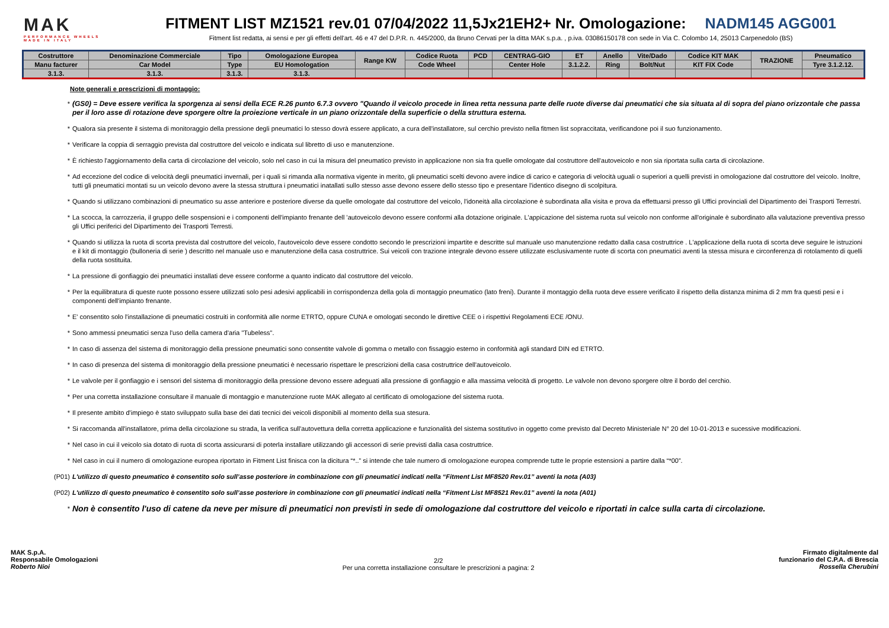MAK
PERFORMANCE WHEELS
MADE IN ITALY
FITMENT LIST MZ1521 rev.01 07/04/2022 11,5Jx21EH2+ Nr. Omologazione: NADM145 AGG001
Fitment list redatta, ai sensi e per gli effetti dell'art. 46 e 47 del D.P.R. n. 445/2000, da Bruno Cervati per la ditta MAK s.p.a. , p.iva. 03086150178 con sede in Via C. Colombo 14, 25013 Carpenedolo (BS)
| Costruttore | Denominazione Commerciale | Tipo | Omologazione Europea | Range KW | Codice Ruota | PCD | CENTRAG-GIO | ET | Anello | Vite/Dado | Codice KIT MAK | TRAZIONE | Pneumatico |
| --- | --- | --- | --- | --- | --- | --- | --- | --- | --- | --- | --- | --- | --- |
| Manu facturer | Car Model | Type | EU Homologation | | Code Wheel | | Center Hole | 3.1.2.2. | Ring | Bolt/Nut | KIT FIX Code | | Tyre 3.1.2.12. |
| 3.1.3. | 3.1.3. | 3.1.3. | 3.1.3. | | | | | | | | | | |
Note generali e prescrizioni di montaggio:
* (GS0) = Deve essere verifica la sporgenza ai sensi della ECE R.26 punto 6.7.3 ovvero "Quando il veicolo procede in linea retta nessuna parte delle ruote diverse dai pneumatici che sia situata al di sopra del piano orizzontale che passa per il loro asse di rotazione deve sporgere oltre la proiezione verticale in un piano orizzontale della superficie o della struttura esterna.
* Qualora sia presente il sistema di monitoraggio della pressione degli pneumatici lo stesso dovrà essere applicato, a cura dell'installatore, sul cerchio previsto nella fitmen list sopraccitata, verificandone poi il suo funzionamento.
* Verificare la coppia di serraggio prevista dal costruttore del veicolo e indicata sul libretto di uso e manutenzione.
* È richiesto l'aggiornamento della carta di circolazione del veicolo, solo nel caso in cui la misura del pneumatico previsto in applicazione non sia fra quelle omologate dal costruttore dell'autoveicolo e non sia riportata sulla carta di circolazione.
* Ad eccezione del codice di velocità degli pneumatici invernali, per i quali si rimanda alla normativa vigente in merito, gli pneumatici scelti devono avere indice di carico e categoria di velocità uguali o superiori a quelli previsti in omologazione dal costruttore del veicolo. Inoltre, tutti gli pneumatici montati su un veicolo devono avere la stessa struttura i pneumatici inatallati sullo stesso asse devono essere dello stesso tipo e presentare l'identico disegno di scolpitura.
* Quando si utilizzano combinazioni di pneumatico su asse anteriore e posteriore diverse da quelle omologate dal costruttore del veicolo, l'idoneità alla circolazione è subordinata alla visita e prova da effettuarsi presso gli Uffici provinciali del Dipartimento dei Trasporti Terrestri.
* La scocca, la carrozzeria, il gruppo delle sospensioni e i componenti dell'impianto frenante dell 'autoveicolo devono essere conformi alla dotazione originale. L'appicazione del sistema ruota sul veicolo non conforme all'originale è subordinato alla valutazione preventiva presso gli Uffici periferici del Dipartimento dei Trasporti Terresti.
* Quando si utilizza la ruota di scorta prevista dal costruttore del veicolo, l'autoveicolo deve essere condotto secondo le prescrizioni impartite e descritte sul manuale uso manutenzione redatto dalla casa costruttrice . L'applicazione della ruota di scorta deve seguire le istruzioni e il kit di montaggio (bulloneria di serie ) descritto nel manuale uso e manutenzione della casa costruttrice. Sui veicoli con trazione integrale devono essere utilizzate esclusivamente ruote di scorta con pneumatici aventi la stessa misura e circonferenza di rotolamento di quelli della ruota sostituita.
* La pressione di gonfiaggio dei pneumatici installati deve essere conforme a quanto indicato dal costruttore del veicolo.
* Per la equilibratura di queste ruote possono essere utilizzati solo pesi adesivi applicabili in corrispondenza della gola di montaggio pneumatico (lato freni). Durante il montaggio della ruota deve essere verificato il rispetto della distanza minima di 2 mm fra questi pesi e i componenti dell'impianto frenante.
* E' consentito solo l'installazione di pneumatici costruiti in conformità alle norme ETRTO, oppure CUNA e omologati secondo le direttive CEE o i rispettivi Regolamenti ECE /ONU.
* Sono ammessi pneumatici senza l'uso della camera d'aria "Tubeless".
* In caso di assenza del sistema di monitoraggio della pressione pneumatici sono consentite valvole di gomma o metallo con fissaggio esterno in conformità agli standard DIN ed ETRTO.
* In caso di presenza del sistema di monitoraggio della pressione pneumatici è necessario rispettare le prescrizioni della casa costruttrice dell'autoveicolo.
* Le valvole per il gonfiaggio e i sensori del sistema di monitoraggio della pressione devono essere adeguati alla pressione di gonfiaggio e alla massima velocità di progetto. Le valvole non devono sporgere oltre il bordo del cerchio.
* Per una corretta installazione consultare il manuale di montaggio e manutenzione ruote MAK allegato al certificato di omologazione del sistema ruota.
* Il presente ambito d'impiego è stato sviluppato sulla base dei dati tecnici dei veicoli disponibili al momento della sua stesura.
* Si raccomanda all'installatore, prima della circolazione su strada, la verifica sull'autovettura della corretta applicazione e funzionalità del sistema sostitutivo in oggetto come previsto dal Decreto Ministeriale N° 20 del 10-01-2013 e sucessive modificazioni.
* Nel caso in cui il veicolo sia dotato di ruota di scorta assicurarsi di poterla installare utilizzando gli accessori di serie previsti dalla casa costruttrice.
* Nel caso in cui il numero di omologazione europea riportato in Fitment List finisca con la dicitura “*..” si intende che tale numero di omologazione europea comprende tutte le proprie estensioni a partire dalla “*00”.
(P01) L'utilizzo di questo pneumatico è consentito solo sull’asse posteriore in combinazione con gli pneumatici indicati nella “Fitment List MF8520 Rev.01” aventi la nota (A03)
(P02) L'utilizzo di questo pneumatico è consentito solo sull’asse posteriore in combinazione con gli pneumatici indicati nella “Fitment List MF8521 Rev.01” aventi la nota (A01)
* Non è consentito l'uso di catene da neve per misure di pneumatici non previsti in sede di omologazione dal costruttore del veicolo e riportati in calce sulla carta di circolazione.
MAK S.p.A.
Responsabile Omologazioni
Roberto Nioi
2/2
Per una corretta installazione consultare le prescrizioni a pagina: 2
Firmato digitalmente dal
funzionario del C.P.A. di Brescia
Rossella Cherubini